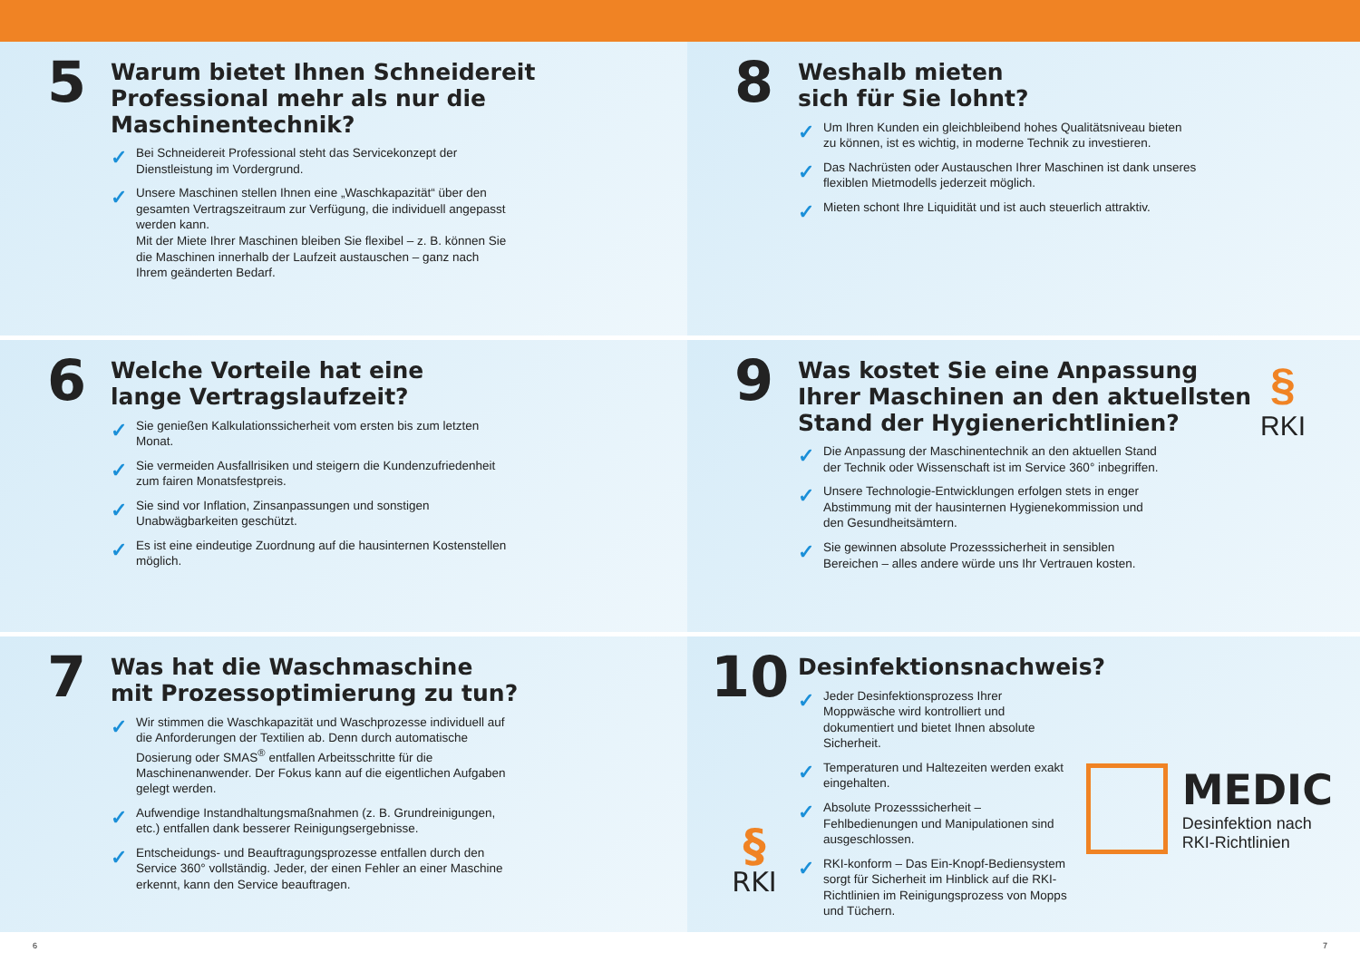5
Warum bietet Ihnen Schneidereit Professional mehr als nur die Maschinentechnik?
✓ Bei Schneidereit Professional steht das Service­konzept der Dienstleistung im Vordergrund.
✓ Unsere Maschinen stellen Ihnen eine „Waschkapazität“ über den gesamten Vertragszeitraum zur Verfügung, die individuell angepasst werden kann.
Mit der Miete Ihrer Maschinen bleiben Sie flexibel – z. B. können Sie die Maschinen innerhalb der Laufzeit austauschen – ganz nach Ihrem geänderten Bedarf.
8
Weshalb mieten
sich für Sie lohnt?
✓ Um Ihren Kunden ein gleichbleibend hohes Qualitätsniveau bieten zu können, ist es wichtig, in moderne Technik zu investieren.
✓ Das Nachrüsten oder Austauschen Ihrer Maschinen ist dank unseres flexiblen Mietmodells jederzeit möglich.
✓ Mieten schont Ihre Liquidität und ist auch steuerlich attraktiv.
6
Welche Vorteile hat eine
lange Vertragslaufzeit?
✓ Sie genießen Kalkulationssicherheit vom ersten bis zum letzten Monat.
✓ Sie vermeiden Ausfallrisiken und steigern die Kundenzufriedenheit zum fairen Monatsfestpreis.
✓ Sie sind vor Inflation, Zinsanpassungen und sonstigen Unabwägbarkeiten geschützt.
✓ Es ist eine eindeutige Zuordnung auf die hausinternen Kostenstellen möglich.
9
Was kostet Sie eine Anpassung
Ihrer Maschinen an den aktuellsten
Stand der Hygienerichtlinien?
✓ Die Anpassung der Maschinentechnik an den aktuellen Stand der Technik oder Wissenschaft ist im Service 360° inbegriffen.
✓ Unsere Technologie-Entwicklungen erfolgen stets in enger Abstimmung mit der hausinternen Hygienekommission und den Gesundheitsämtern.
✓ Sie gewinnen absolute Prozesssicherheit in sensiblen Bereichen – alles andere würde uns Ihr Vertrauen kosten.
§
RKI
7
Was hat die Waschmaschine
mit Prozessoptimierung zu tun?
✓ Wir stimmen die Waschkapazität und Waschprozesse individuell auf die Anforderungen der Textilien ab. Denn durch automatische Dosierung oder SMAS<sup>®</sup> entfallen Arbeitsschritte für die Maschinenanwender. Der Fokus kann auf die eigentlichen Aufgaben gelegt werden.
✓ Aufwendige Instandhaltungsmaßnahmen (z. B. Grundreinigungen, etc.) entfallen dank besserer Reinigungsergebnisse.
✓ Entscheidungs- und Beauftragungsprozesse entfallen durch den Service 360° vollständig. Jeder, der einen Fehler an einer Maschine erkennt, kann den Service beauftragen.
10
§
RKI
Desinfektionsnachweis?
✓ Jeder Desinfektionsprozess Ihrer Moppwäsche wird kontrolliert und dokumentiert und bietet Ihnen absolute Sicherheit.
✓ Temperaturen und Haltezeiten werden exakt eingehalten.
✓ Absolute Prozesssicherheit – Fehlbedienungen und Manipulationen sind ausgeschlossen.
✓ RKI-konform – Das Ein-Knopf-Bediensystem sorgt für Sicherheit im Hinblick auf die RKI-Richtlinien im Reinigungsprozess von Mopps und Tüchern.
MEDIC
Desinfektion nach
RKI-Richtlinien
6 7